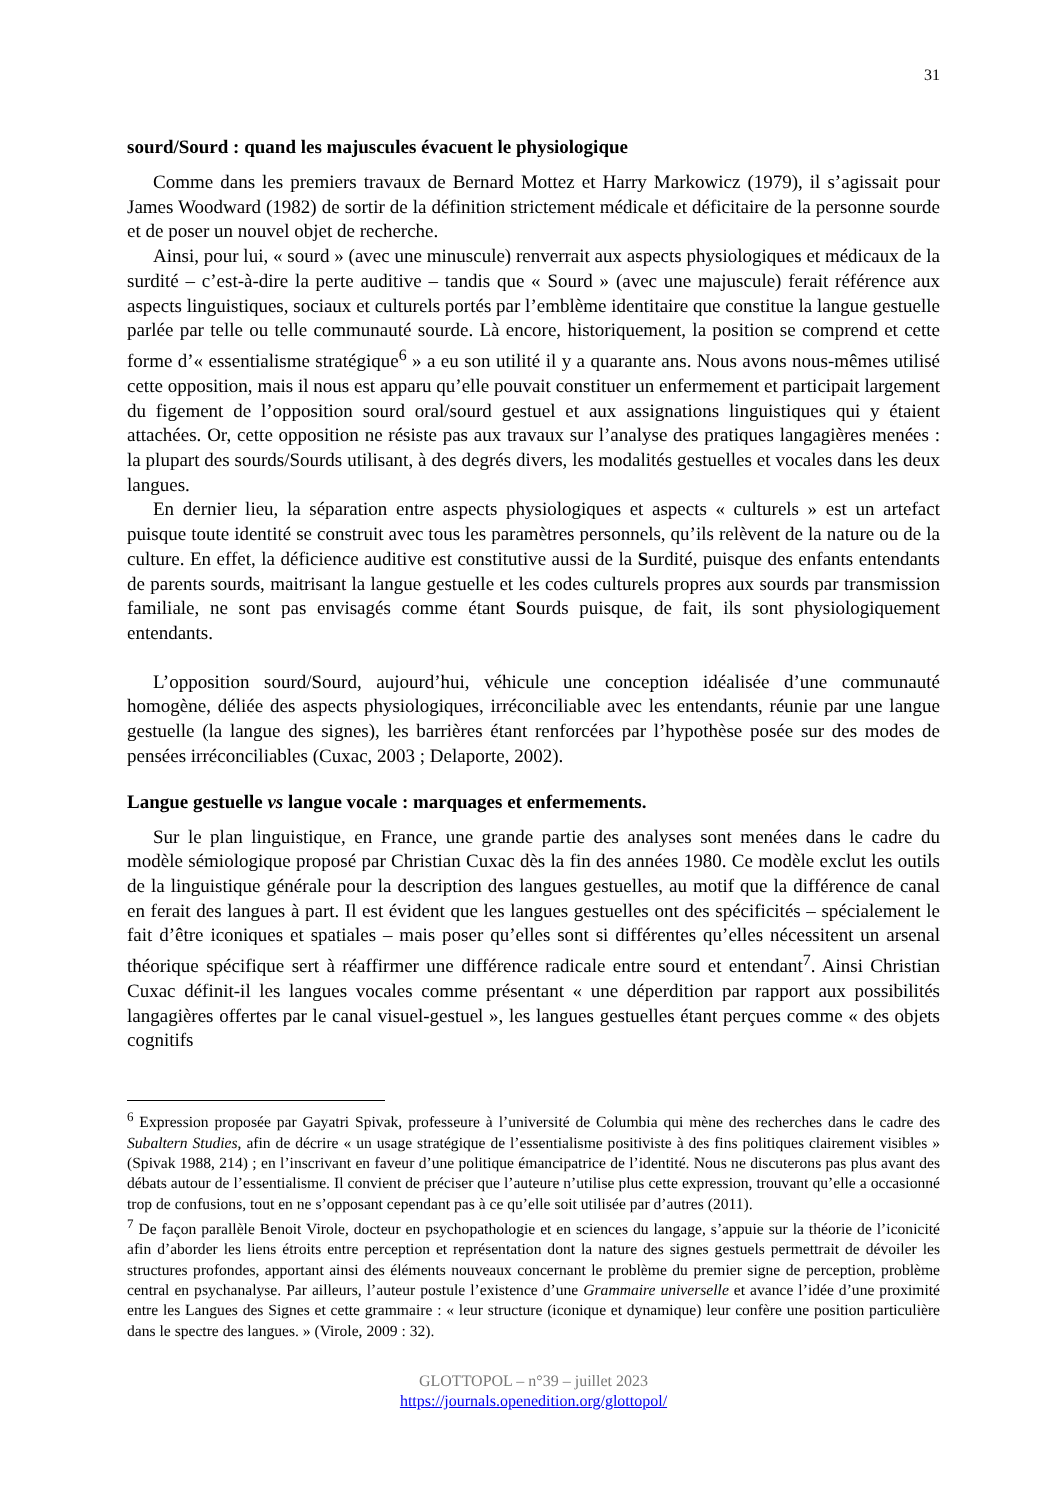31
sourd/Sourd : quand les majuscules évacuent le physiologique
Comme dans les premiers travaux de Bernard Mottez et Harry Markowicz (1979), il s’agissait pour James Woodward (1982) de sortir de la définition strictement médicale et déficitaire de la personne sourde et de poser un nouvel objet de recherche.
Ainsi, pour lui, « sourd » (avec une minuscule) renverrait aux aspects physiologiques et médicaux de la surdité – c’est-à-dire la perte auditive – tandis que « Sourd » (avec une majuscule) ferait référence aux aspects linguistiques, sociaux et culturels portés par l’emblème identitaire que constitue la langue gestuelle parlée par telle ou telle communauté sourde. Là encore, historiquement, la position se comprend et cette forme d’« essentialisme stratégique<sup>6</sup> » a eu son utilité il y a quarante ans. Nous avons nous-mêmes utilisé cette opposition, mais il nous est apparu qu’elle pouvait constituer un enfermement et participait largement du figement de l’opposition sourd oral/sourd gestuel et aux assignations linguistiques qui y étaient attachées. Or, cette opposition ne résiste pas aux travaux sur l’analyse des pratiques langagières menées : la plupart des sourds/Sourds utilisant, à des degrés divers, les modalités gestuelles et vocales dans les deux langues.
En dernier lieu, la séparation entre aspects physiologiques et aspects « culturels » est un artefact puisque toute identité se construit avec tous les paramètres personnels, qu’ils relèvent de la nature ou de la culture. En effet, la déficience auditive est constitutive aussi de la Surdité, puisque des enfants entendants de parents sourds, maitrisant la langue gestuelle et les codes culturels propres aux sourds par transmission familiale, ne sont pas envisagés comme étant Sourds puisque, de fait, ils sont physiologiquement entendants.
L’opposition sourd/Sourd, aujourd’hui, véhicule une conception idéalisée d’une communauté homogène, déliée des aspects physiologiques, irréconciliable avec les entendants, réunie par une langue gestuelle (la langue des signes), les barrières étant renforcées par l’hypothèse posée sur des modes de pensées irréconciliables (Cuxac, 2003 ; Delaporte, 2002).
Langue gestuelle vs langue vocale : marquages et enfermements.
Sur le plan linguistique, en France, une grande partie des analyses sont menées dans le cadre du modèle sémiologique proposé par Christian Cuxac dès la fin des années 1980. Ce modèle exclut les outils de la linguistique générale pour la description des langues gestuelles, au motif que la différence de canal en ferait des langues à part. Il est évident que les langues gestuelles ont des spécificités – spécialement le fait d’être iconiques et spatiales – mais poser qu’elles sont si différentes qu’elles nécessitent un arsenal théorique spécifique sert à réaffirmer une différence radicale entre sourd et entendant<sup>7</sup>. Ainsi Christian Cuxac définit-il les langues vocales comme présentant « une déperdition par rapport aux possibilités langagières offertes par le canal visuel-gestuel », les langues gestuelles étant perçues comme « des objets cognitifs
<sup>6</sup> Expression proposée par Gayatri Spivak, professeure à l’université de Columbia qui mène des recherches dans le cadre des Subaltern Studies, afin de décrire « un usage stratégique de l’essentialisme positiviste à des fins politiques clairement visibles » (Spivak 1988, 214) ; en l’inscrivant en faveur d’une politique émancipatrice de l’identité. Nous ne discuterons pas plus avant des débats autour de l’essentialisme. Il convient de préciser que l’auteure n’utilise plus cette expression, trouvant qu’elle a occasionné trop de confusions, tout en ne s’opposant cependant pas à ce qu’elle soit utilisée par d’autres (2011).
<sup>7</sup> De façon parallèle Benoit Virole, docteur en psychopathologie et en sciences du langage, s’appuie sur la théorie de l’iconicité afin d’aborder les liens étroits entre perception et représentation dont la nature des signes gestuels permettrait de dévoiler les structures profondes, apportant ainsi des éléments nouveaux concernant le problème du premier signe de perception, problème central en psychanalyse. Par ailleurs, l’auteur postule l’existence d’une Grammaire universelle et avance l’idée d’une proximité entre les Langues des Signes et cette grammaire : « leur structure (iconique et dynamique) leur confère une position particulière dans le spectre des langues. » (Virole, 2009 : 32).
GLOTTOPOL – n°39 – juillet 2023
https://journals.openedition.org/glottopol/